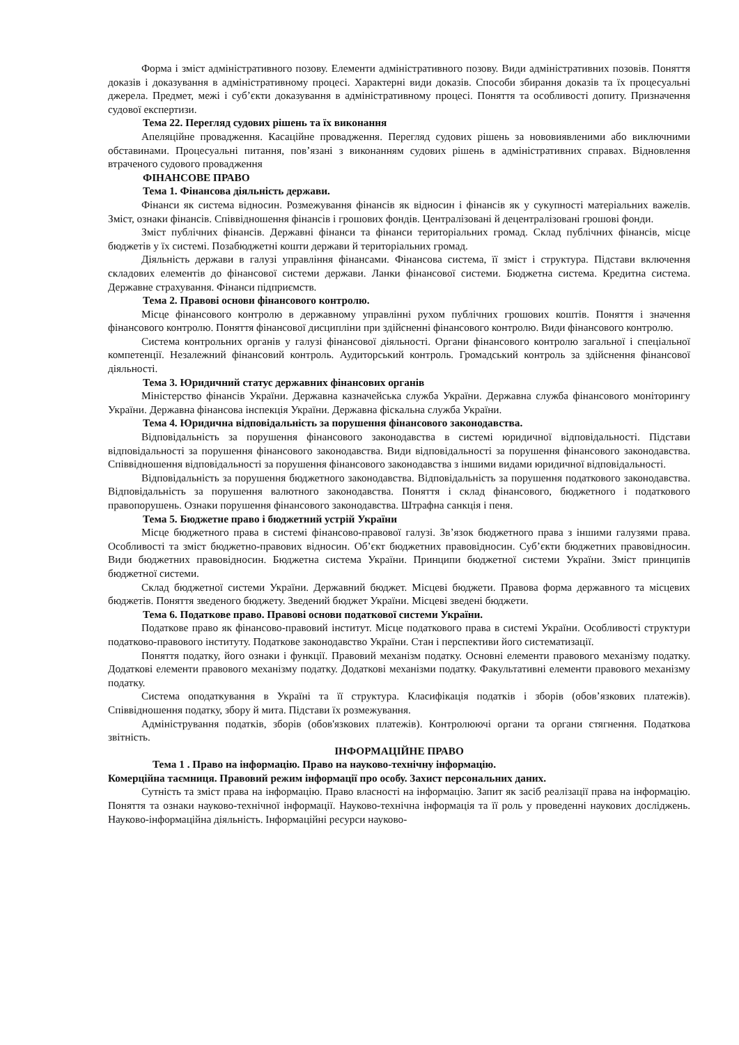Форма і зміст адміністративного позову. Елементи адміністративного позову. Види адміністративних позовів. Поняття доказів і доказування в адміністративному процесі. Характерні види доказів. Способи збирання доказів та їх процесуальні джерела. Предмет, межі і суб’єкти доказування в адміністративному процесі. Поняття та особливості допиту. Призначення судової експертизи.
Тема 22. Перегляд судових рішень та їх виконання
Апеляційне провадження. Касаційне провадження. Перегляд судових рішень за нововиявленими або виключними обставинами. Процесуальні питання, пов’язані з виконанням судових рішень в адміністративних справах. Відновлення втраченого судового провадження
ФІНАНСОВЕ ПРАВО
Тема 1. Фінансова діяльність держави.
Фінанси як система відносин. Розмежування фінансів як відносин і фінансів як у сукупності матеріальних важелів. Зміст, ознаки фінансів. Співвідношення фінансів і грошових фондів. Централізовані й децентралізовані грошові фонди.
Зміст публічних фінансів. Державні фінанси та фінанси територіальних громад. Склад публічних фінансів, місце бюджетів у їх системі. Позабюджетні кошти держави й територіальних громад.
Діяльність держави в галузі управління фінансами. Фінансова система, її зміст і структура. Підстави включення складових елементів до фінансової системи держави. Ланки фінансової системи. Бюджетна система. Кредитна система. Державне страхування. Фінанси підприємств.
Тема 2. Правові основи фінансового контролю.
Місце фінансового контролю в державному управлінні рухом публічних грошових коштів. Поняття і значення фінансового контролю. Поняття фінансової дисципліни при здійсненні фінансового контролю. Види фінансового контролю.
Система контрольних органів у галузі фінансової діяльності. Органи фінансового контролю загальної і спеціальної компетенції. Незалежний фінансовий контроль. Аудиторський контроль. Громадський контроль за здійснення фінансової діяльності.
Тема 3. Юридичний статус державних фінансових органів
Міністерство фінансів України. Державна казначейська служба України. Державна служба фінансового моніторингу України. Державна фінансова інспекція України. Державна фіскальна служба України.
Тема 4. Юридична відповідальність за порушення фінансового законодавства.
Відповідальність за порушення фінансового законодавства в системі юридичної відповідальності. Підстави відповідальності за порушення фінансового законодавства. Види відповідальності за порушення фінансового законодавства. Співвідношення відповідальності за порушення фінансового законодавства з іншими видами юридичної відповідальності.
Відповідальність за порушення бюджетного законодавства. Відповідальність за порушення податкового законодавства. Відповідальність за порушення валютного законодавства. Поняття і склад фінансового, бюджетного і податкового правопорушень. Ознаки порушення фінансового законодавства. Штрафна санкція і пеня.
Тема 5. Бюджетне право і бюджетний устрій України
Місце бюджетного права в системі фінансово-правової галузі. Зв’язок бюджетного права з іншими галузями права. Особливості та зміст бюджетно-правових відносин. Об’єкт бюджетних правовідносин. Суб’єкти бюджетних правовідносин. Види бюджетних правовідносин. Бюджетна система України. Принципи бюджетної системи України. Зміст принципів бюджетної системи.
Склад бюджетної системи України. Державний бюджет. Місцеві бюджети. Правова форма державного та місцевих бюджетів. Поняття зведеного бюджету. Зведений бюджет України. Місцеві зведені бюджети.
Тема 6. Податкове право. Правові основи податкової системи України.
Податкове право як фінансово-правовий інститут. Місце податкового права в системі України. Особливості структури податково-правового інституту. Податкове законодавство України. Стан і перспективи його систематизації.
Поняття податку, його ознаки і функції. Правовий механізм податку. Основні елементи правового механізму податку. Додаткові елементи правового механізму податку. Додаткові механізми податку. Факультативні елементи правового механізму податку.
Система оподаткування в Україні та її структура. Класифікація податків і зборів (обов’язкових платежів). Співвідношення податку, збору й мита. Підстави їх розмежування.
Адміністрування податків, зборів (обов'язкових платежів). Контролюючі органи та органи стягнення. Податкова звітність.
ІНФОРМАЦІЙНЕ ПРАВО
Тема 1 . Право на інформацію. Право на науково-технічну інформацію.
Комерційна таємниця. Правовий режим інформації про особу. Захист персональних даних.
Сутність та зміст права на інформацію. Право власності на інформацію. Запит як засіб реалізації права на інформацію. Поняття та ознаки науково-технічної інформації. Науково-технічна інформація та її роль у проведенні наукових досліджень. Науково-інформаційна діяльність. Інформаційні ресурси науково-